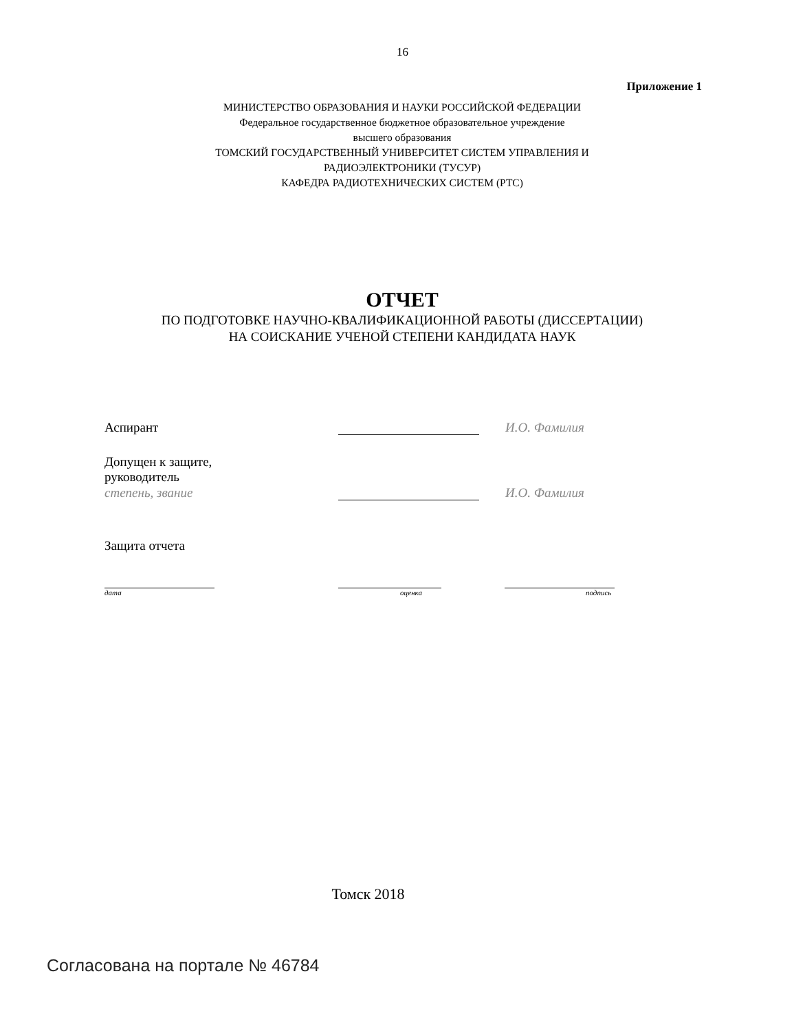16
Приложение 1
МИНИСТЕРСТВО ОБРАЗОВАНИЯ И НАУКИ РОССИЙСКОЙ ФЕДЕРАЦИИ
Федеральное государственное бюджетное образовательное учреждение
высшего образования
ТОМСКИЙ ГОСУДАРСТВЕННЫЙ УНИВЕРСИТЕТ СИСТЕМ УПРАВЛЕНИЯ И
РАДИОЭЛЕКТРОНИКИ (ТУСУР)
КАФЕДРА РАДИОТЕХНИЧЕСКИХ СИСТЕМ (РТС)
ОТЧЕТ
ПО ПОДГОТОВКЕ НАУЧНО-КВАЛИФИКАЦИОННОЙ РАБОТЫ (ДИССЕРТАЦИИ)
НА СОИСКАНИЕ УЧЕНОЙ СТЕПЕНИ КАНДИДАТА НАУК
Аспирант
И.О. Фамилия
Допущен к защите,
руководитель
степень, звание
И.О. Фамилия
Защита отчета
дата оценка подпись
Томск 2018
Согласована на портале № 46784